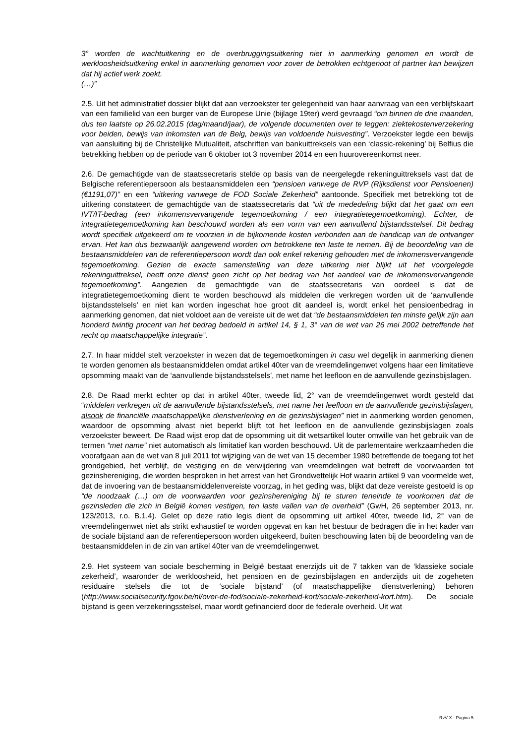3° worden de wachtuitkering en de overbruggingsuitkering niet in aanmerking genomen en wordt de werkloosheidsuitkering enkel in aanmerking genomen voor zover de betrokken echtgenoot of partner kan bewijzen dat hij actief werk zoekt.
(…)”
2.5. Uit het administratief dossier blijkt dat aan verzoekster ter gelegenheid van haar aanvraag van een verblijfskaart van een familielid van een burger van de Europese Unie (bijlage 19ter) werd gevraagd “om binnen de drie maanden, dus ten laatste op 26.02.2015 (dag/maand/jaar), de volgende documenten over te leggen: ziektekostenverzekering voor beiden, bewijs van inkomsten van de Belg, bewijs van voldoende huisvesting”. Verzoekster legde een bewijs van aansluiting bij de Christelijke Mutualiteit, afschriften van bankuittreksels van een ‘classic-rekening’ bij Belfius die betrekking hebben op de periode van 6 oktober tot 3 november 2014 en een huurovereenkomst neer.
2.6. De gemachtigde van de staatssecretaris stelde op basis van de neergelegde rekeninguittreksels vast dat de Belgische referentiepersoon als bestaansmiddelen een “pensioen vanwege de RVP (Rijksdienst voor Pensioenen) (€1191,07)” en een “uitkering vanwege de FOD Sociale Zekerheid” aantoonde. Specifiek met betrekking tot de uitkering constateert de gemachtigde van de staatssecretaris dat “uit de mededeling blijkt dat het gaat om een IVT/IT-bedrag (een inkomensvervangende tegemoetkoming / een integratietegemoetkoming). Echter, de integratietegemoetkoming kan beschouwd worden als een vorm van een aanvullend bijstandsstelsel. Dit bedrag wordt specifiek uitgekeerd om te voorzien in de bijkomende kosten verbonden aan de handicap van de ontvanger ervan. Het kan dus bezwaarlijk aangewend worden om betrokkene ten laste te nemen. Bij de beoordeling van de bestaansmiddelen van de referentiepersoon wordt dan ook enkel rekening gehouden met de inkomensvervangende tegemoetkoming. Gezien de exacte samenstelling van deze uitkering niet blijkt uit het voorgelegde rekeninguittreksel, heeft onze dienst geen zicht op het bedrag van het aandeel van de inkomensvervangende tegemoetkoming”. Aangezien de gemachtigde van de staatssecretaris van oordeel is dat de integratietegemoetkoming dient te worden beschouwd als middelen die verkregen worden uit de ‘aanvullende bijstandsstelsels’ en niet kan worden ingeschat hoe groot dit aandeel is, wordt enkel het pensioenbedrag in aanmerking genomen, dat niet voldoet aan de vereiste uit de wet dat “de bestaansmiddelen ten minste gelijk zijn aan honderd twintig procent van het bedrag bedoeld in artikel 14, § 1, 3° van de wet van 26 mei 2002 betreffende het recht op maatschappelijke integratie”.
2.7. In haar middel stelt verzoekster in wezen dat de tegemoetkomingen in casu wel degelijk in aanmerking dienen te worden genomen als bestaansmiddelen omdat artikel 40ter van de vreemdelingenwet volgens haar een limitatieve opsomming maakt van de ‘aanvullende bijstandsstelsels’, met name het leefloon en de aanvullende gezinsbijslagen.
2.8. De Raad merkt echter op dat in artikel 40ter, tweede lid, 2° van de vreemdelingenwet wordt gesteld dat “middelen verkregen uit de aanvullende bijstandsstelsels, met name het leefloon en de aanvullende gezinsbijslagen, alsook de financiële maatschappelijke dienstverlening en de gezinsbijslagen” niet in aanmerking worden genomen, waardoor de opsomming alvast niet beperkt blijft tot het leefloon en de aanvullende gezinsbijslagen zoals verzoekster beweert. De Raad wijst erop dat de opsomming uit dit wetsartikel louter omwille van het gebruik van de termen “met name” niet automatisch als limitatief kan worden beschouwd. Uit de parlementaire werkzaamheden die voorafgaan aan de wet van 8 juli 2011 tot wijziging van de wet van 15 december 1980 betreffende de toegang tot het grondgebied, het verblijf, de vestiging en de verwijdering van vreemdelingen wat betreft de voorwaarden tot gezinshereniging, die worden besproken in het arrest van het Grondwettelijk Hof waarin artikel 9 van voormelde wet, dat de invoering van de bestaansmiddelenvereiste voorzag, in het geding was, blijkt dat deze vereiste gestoeld is op “de noodzaak (…) om de voorwaarden voor gezinshereniging bij te sturen teneinde te voorkomen dat de gezinsleden die zich in België komen vestigen, ten laste vallen van de overheid” (GwH, 26 september 2013, nr. 123/2013, r.o. B.1.4). Gelet op deze ratio legis dient de opsomming uit artikel 40ter, tweede lid, 2° van de vreemdelingenwet niet als strikt exhaustief te worden opgevat en kan het bestuur de bedragen die in het kader van de sociale bijstand aan de referentiepersoon worden uitgekeerd, buiten beschouwing laten bij de beoordeling van de bestaansmiddelen in de zin van artikel 40ter van de vreemdelingenwet.
2.9. Het systeem van sociale bescherming in België bestaat enerzijds uit de 7 takken van de ‘klassieke sociale zekerheid’, waaronder de werkloosheid, het pensioen en de gezinsbijslagen en anderzijds uit de zogeheten residuaire stelsels die tot de ‘sociale bijstand’ (of maatschappelijke dienstverlening) behoren (http://www.socialsecurity.fgov.be/nl/over-de-fod/sociale-zekerheid-kort/sociale-zekerheid-kort.htm). De sociale bijstand is geen verzekeringsstelsel, maar wordt gefinancierd door de federale overheid. Uit wat
RvV X - Pagina 5